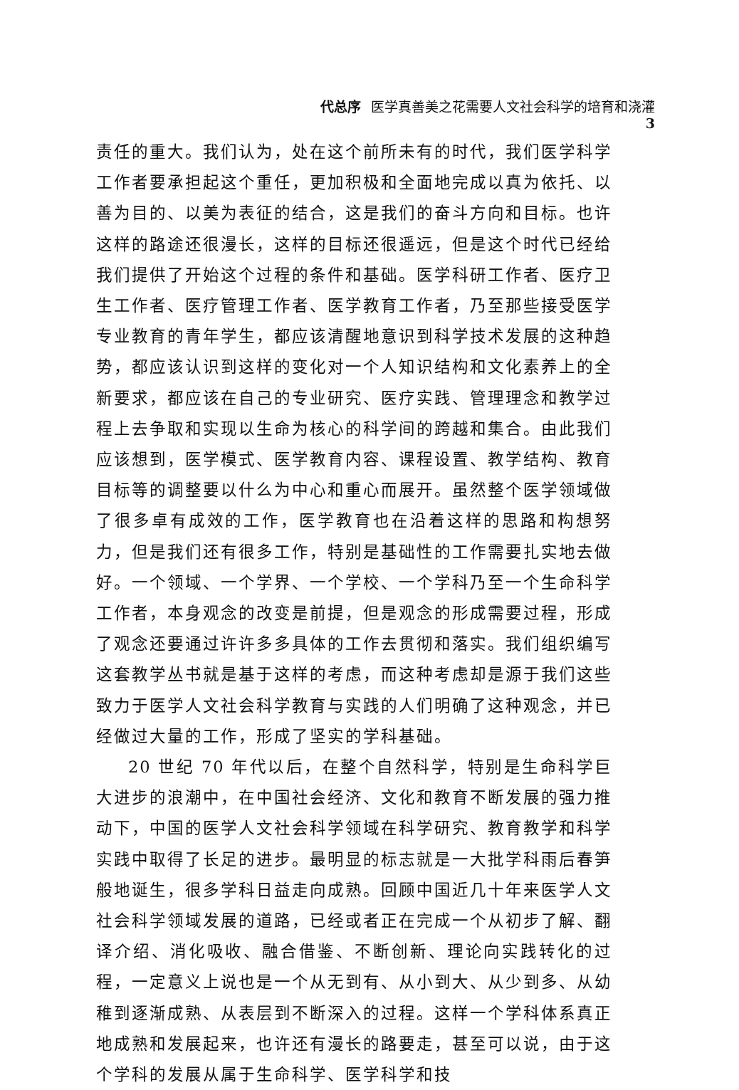代总序 医学真善美之花需要人文社会科学的培育和浇灌 3
责任的重大。我们认为，处在这个前所未有的时代，我们医学科学工作者要承担起这个重任，更加积极和全面地完成以真为依托、以善为目的、以美为表征的结合，这是我们的奋斗方向和目标。也许这样的路途还很漫长，这样的目标还很遥远，但是这个时代已经给我们提供了开始这个过程的条件和基础。医学科研工作者、医疗卫生工作者、医疗管理工作者、医学教育工作者，乃至那些接受医学专业教育的青年学生，都应该清醒地意识到科学技术发展的这种趋势，都应该认识到这样的变化对一个人知识结构和文化素养上的全新要求，都应该在自己的专业研究、医疗实践、管理理念和教学过程上去争取和实现以生命为核心的科学间的跨越和集合。由此我们应该想到，医学模式、医学教育内容、课程设置、教学结构、教育目标等的调整要以什么为中心和重心而展开。虽然整个医学领域做了很多卓有成效的工作，医学教育也在沿着这样的思路和构想努力，但是我们还有很多工作，特别是基础性的工作需要扎实地去做好。一个领域、一个学界、一个学校、一个学科乃至一个生命科学工作者，本身观念的改变是前提，但是观念的形成需要过程，形成了观念还要通过许许多多具体的工作去贯彻和落实。我们组织编写这套教学丛书就是基于这样的考虑，而这种考虑却是源于我们这些致力于医学人文社会科学教育与实践的人们明确了这种观念，并已经做过大量的工作，形成了坚实的学科基础。
20 世纪 70 年代以后，在整个自然科学，特别是生命科学巨大进步的浪潮中，在中国社会经济、文化和教育不断发展的强力推动下，中国的医学人文社会科学领域在科学研究、教育教学和科学实践中取得了长足的进步。最明显的标志就是一大批学科雨后春笋般地诞生，很多学科日益走向成熟。回顾中国近几十年来医学人文社会科学领域发展的道路，已经或者正在完成一个从初步了解、翻译介绍、消化吸收、融合借鉴、不断创新、理论向实践转化的过程，一定意义上说也是一个从无到有、从小到大、从少到多、从幼稚到逐渐成熟、从表层到不断深入的过程。这样一个学科体系真正地成熟和发展起来，也许还有漫长的路要走，甚至可以说，由于这个学科的发展从属于生命科学、医学科学和技